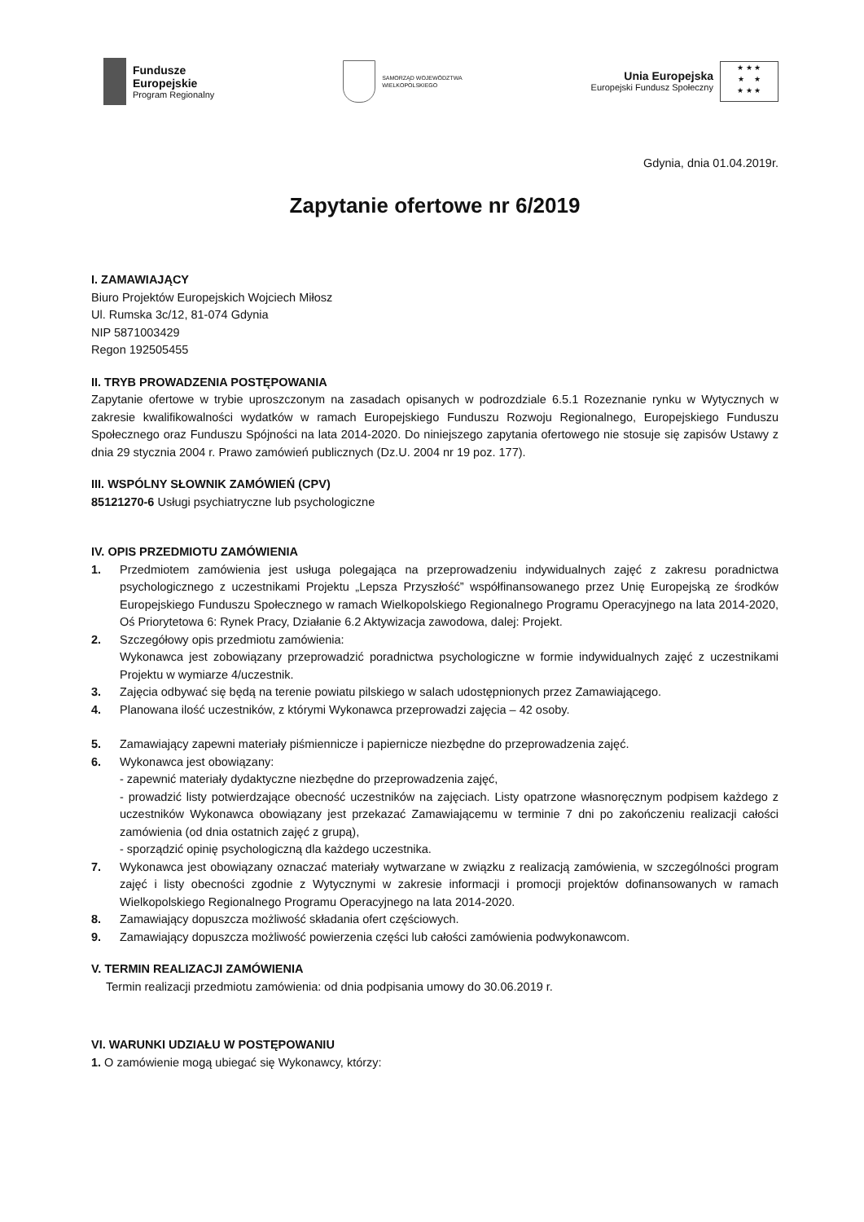Fundusze
Europejskie
Program Regionalny
SAMORZĄD WOJEWÓDZTWA
WIELKOPOLSKIEGO
Unia Europejska
Europejski Fundusz Społeczny
★ ★ ★
★ ★
★ ★ ★
Gdynia, dnia 01.04.2019r.
Zapytanie ofertowe nr 6/2019
I. ZAMAWIAJĄCY
Biuro Projektów Europejskich Wojciech Miłosz
Ul. Rumska 3c/12, 81-074 Gdynia
NIP 5871003429
Regon 192505455
II. TRYB PROWADZENIA POSTĘPOWANIA
Zapytanie ofertowe w trybie uproszczonym na zasadach opisanych w podrozdziale 6.5.1 Rozeznanie rynku w Wytycznych w zakresie kwalifikowalności wydatków w ramach Europejskiego Funduszu Rozwoju Regionalnego, Europejskiego Funduszu Społecznego oraz Funduszu Spójności na lata 2014-2020. Do niniejszego zapytania ofertowego nie stosuje się zapisów Ustawy z dnia 29 stycznia 2004 r. Prawo zamówień publicznych (Dz.U. 2004 nr 19 poz. 177).
III. WSPÓLNY SŁOWNIK ZAMÓWIEŃ (CPV)
85121270-6 Usługi psychiatryczne lub psychologiczne
IV. OPIS PRZEDMIOTU ZAMÓWIENIA
1. Przedmiotem zamówienia jest usługa polegająca na przeprowadzeniu indywidualnych zajęć z zakresu poradnictwa psychologicznego z uczestnikami Projektu „Lepsza Przyszłość” współfinansowanego przez Unię Europejską ze środków Europejskiego Funduszu Społecznego w ramach Wielkopolskiego Regionalnego Programu Operacyjnego na lata 2014-2020, Oś Priorytetowa 6: Rynek Pracy, Działanie 6.2 Aktywizacja zawodowa, dalej: Projekt.
2. Szczegółowy opis przedmiotu zamówienia:
Wykonawca jest zobowiązany przeprowadzić poradnictwa psychologiczne w formie indywidualnych zajęć z uczestnikami Projektu w wymiarze 4/uczestnik.
3. Zajęcia odbywać się będą na terenie powiatu pilskiego w salach udostępnionych przez Zamawiającego.
4. Planowana ilość uczestników, z którymi Wykonawca przeprowadzi zajęcia – 42 osoby.
5. Zamawiający zapewni materiały piśmiennicze i papiernicze niezbędne do przeprowadzenia zajęć.
6. Wykonawca jest obowiązany:
- zapewnić materiały dydaktyczne niezbędne do przeprowadzenia zajęć,
- prowadzić listy potwierdzające obecność uczestników na zajęciach. Listy opatrzone własnoręcznym podpisem każdego z uczestników Wykonawca obowiązany jest przekazać Zamawiającemu w terminie 7 dni po zakończeniu realizacji całości zamówienia (od dnia ostatnich zajęć z grupą),
- sporządzić opinię psychologiczną dla każdego uczestnika.
7. Wykonawca jest obowiązany oznaczać materiały wytwarzane w związku z realizacją zamówienia, w szczególności program zajęć i listy obecności zgodnie z Wytycznymi w zakresie informacji i promocji projektów dofinansowanych w ramach Wielkopolskiego Regionalnego Programu Operacyjnego na lata 2014-2020.
8. Zamawiający dopuszcza możliwość składania ofert częściowych.
9. Zamawiający dopuszcza możliwość powierzenia części lub całości zamówienia podwykonawcom.
V. TERMIN REALIZACJI ZAMÓWIENIA
Termin realizacji przedmiotu zamówienia: od dnia podpisania umowy do 30.06.2019 r.
VI. WARUNKI UDZIAŁU W POSTĘPOWANIU
1. O zamówienie mogą ubiegać się Wykonawcy, którzy: